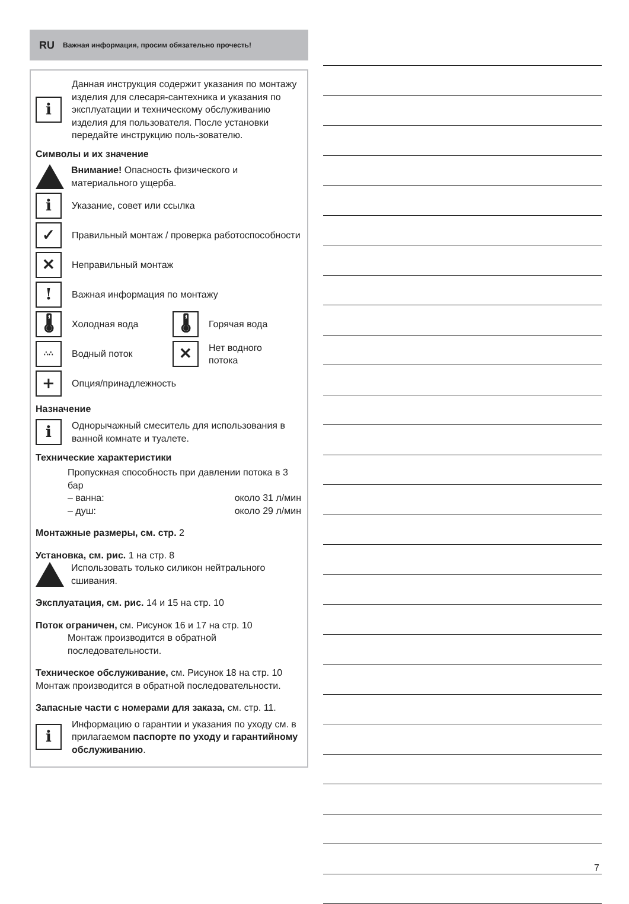RU Важная информация, просим обязательно прочесть!
i
Данная инструкция содержит указания по монтажу изделия для слесаря-сантехника и указания по эксплуатации и техническому обслуживанию изделия для пользователя. После установки передайте инструкцию поль-зователю.
Символы и их значение
Внимание! Опасность физического и материального ущерба.
i
Указание, совет или ссылка
✓
Правильный монтаж / проверка работоспособности
✕
Неправильный монтаж
!
Важная информация по монтажу
🌡
Холодная вода
🌡
Горячая вода
∴∴
Водный поток
✕
Нет водного
потока
+
Опция/принадлежность
Назначение
i
Однорычажный смеситель для использования в ванной комнате и туалете.
Технические характеристики
Пропускная способность при давлении потока в 3 бар
– ванна: около 31 л/мин
– душ: около 29 л/мин
Монтажные размеры, см. стр. 2
Установка, см. рис. 1 на стр. 8
Использовать только силикон нейтрального сшивания.
Эксплуатация, см. рис. 14 и 15 на стр. 10
Поток ограничен, см. Рисунок 16 и 17 на стр. 10
Монтаж производится в обратной последовательности.
Техническое обслуживание, см. Рисунок 18 на стр. 10 Монтаж производится в обратной последовательности.
Запасные части с номерами для заказа, см. стр. 11.
i
Информацию о гарантии и указания по уходу см. в прилагаемом паспорте по уходу и гарантийному обслуживанию.
7